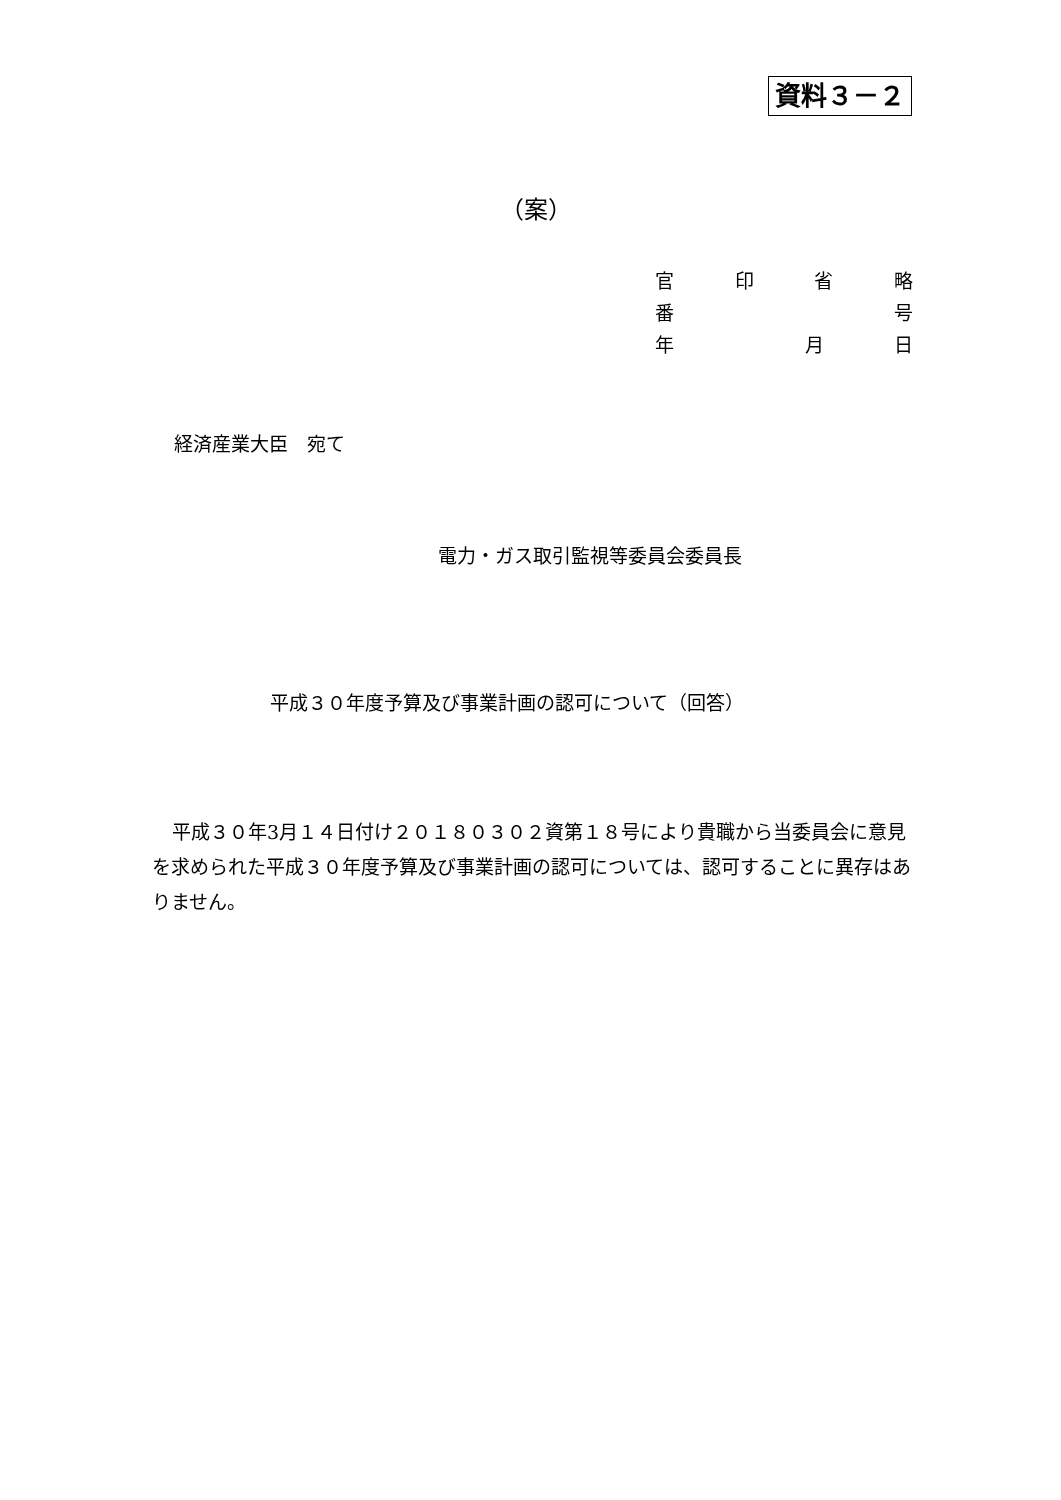資料３－２
（案）
官印省略
番 号
年 月 日
経済産業大臣　宛て
電力・ガス取引監視等委員会委員長
平成３０年度予算及び事業計画の認可について（回答）
平成３０年3月１４日付け２０１８０３０２資第１８号により貴職から当委員会に意見を求められた平成３０年度予算及び事業計画の認可については、認可することに異存はありません。